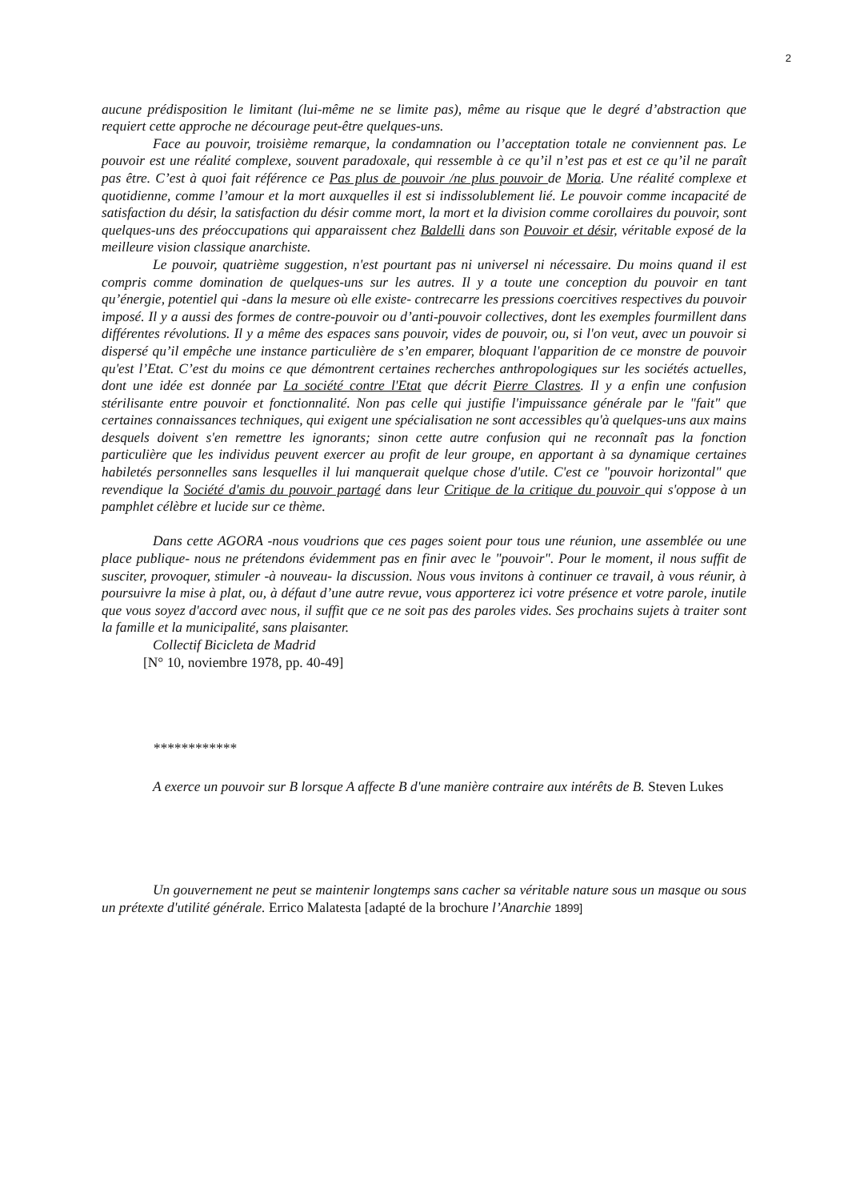2
aucune prédisposition le limitant (lui-même ne se limite pas), même au risque que le degré d’abstraction que requiert cette approche ne décourage peut-être quelques-uns.
Face au pouvoir, troisième remarque, la condamnation ou l’acceptation totale ne conviennent pas. Le pouvoir est une réalité complexe, souvent paradoxale, qui ressemble à ce qu’il n’est pas et est ce qu’il ne paraît pas être. C’est à quoi fait référence ce Pas plus de pouvoir /ne plus pouvoir de Moria. Une réalité complexe et quotidienne, comme l’amour et la mort auxquelles il est si indissolublement lié. Le pouvoir comme incapacité de satisfaction du désir, la satisfaction du désir comme mort, la mort et la division comme corollaires du pouvoir, sont quelques-uns des préoccupations qui apparaissent chez Baldelli dans son Pouvoir et désir, véritable exposé de la meilleure vision classique anarchiste.
Le pouvoir, quatrième suggestion, n'est pourtant pas ni universel ni nécessaire. Du moins quand il est compris comme domination de quelques-uns sur les autres. Il y a toute une conception du pouvoir en tant qu’énergie, potentiel qui -dans la mesure où elle existe- contrecarre les pressions coercitives respectives du pouvoir imposé. Il y a aussi des formes de contre-pouvoir ou d’anti-pouvoir collectives, dont les exemples fourmillent dans différentes révolutions. Il y a même des espaces sans pouvoir, vides de pouvoir, ou, si l'on veut, avec un pouvoir si dispersé qu’il empêche une instance particulière de s’en emparer, bloquant l'apparition de ce monstre de pouvoir qu'est l’Etat. C’est du moins ce que démontrent certaines recherches anthropologiques sur les sociétés actuelles, dont une idée est donnée par La société contre l'Etat que décrit Pierre Clastres. Il y a enfin une confusion stérilisante entre pouvoir et fonctionnalité. Non pas celle qui justifie l'impuissance générale par le "fait" que certaines connaissances techniques, qui exigent une spécialisation ne sont accessibles qu'à quelques-uns aux mains desquels doivent s'en remettre les ignorants; sinon cette autre confusion qui ne reconnaît pas la fonction particulière que les individus peuvent exercer au profit de leur groupe, en apportant à sa dynamique certaines habiletés personnelles sans lesquelles il lui manquerait quelque chose d'utile. C'est ce "pouvoir horizontal" que revendique la Société d'amis du pouvoir partagé dans leur Critique de la critique du pouvoir qui s'oppose à un pamphlet célèbre et lucide sur ce thème.
Dans cette AGORA -nous voudrions que ces pages soient pour tous une réunion, une assemblée ou une place publique- nous ne prétendons évidemment pas en finir avec le "pouvoir". Pour le moment, il nous suffit de susciter, provoquer, stimuler -à nouveau- la discussion. Nous vous invitons à continuer ce travail, à vous réunir, à poursuivre la mise à plat, ou, à défaut d’une autre revue, vous apporterez ici votre présence et votre parole, inutile que vous soyez d'accord avec nous, il suffit que ce ne soit pas des paroles vides. Ses prochains sujets à traiter sont la famille et la municipalité, sans plaisanter.
Collectif Bicicleta de Madrid
[N° 10, noviembre 1978, pp. 40-49]
************
A exerce un pouvoir sur B lorsque A affecte B d'une manière contraire aux intérêts de B. Steven Lukes
Un gouvernement ne peut se maintenir longtemps sans cacher sa véritable nature sous un masque ou sous un prétexte d'utilité générale. Errico Malatesta [adapté de la brochure l’Anarchie 1899]